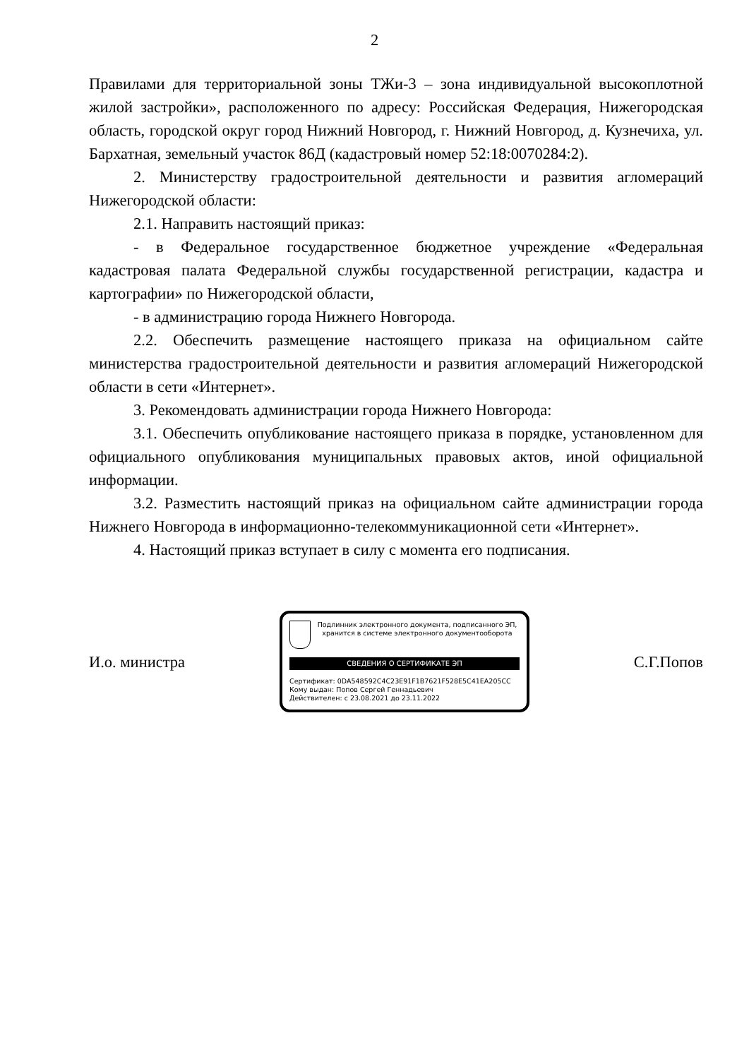2
Правилами для территориальной зоны ТЖи-3 – зона индивидуальной высокоплотной жилой застройки», расположенного по адресу: Российская Федерация, Нижегородская область, городской округ город Нижний Новгород, г. Нижний Новгород, д. Кузнечиха, ул. Бархатная, земельный участок 86Д (кадастровый номер 52:18:0070284:2).
2. Министерству градостроительной деятельности и развития агломераций Нижегородской области:
2.1. Направить настоящий приказ:
- в Федеральное государственное бюджетное учреждение «Федеральная кадастровая палата Федеральной службы государственной регистрации, кадастра и картографии» по Нижегородской области,
- в администрацию города Нижнего Новгорода.
2.2. Обеспечить размещение настоящего приказа на официальном сайте министерства градостроительной деятельности и развития агломераций Нижегородской области в сети «Интернет».
3. Рекомендовать администрации города Нижнего Новгорода:
3.1. Обеспечить опубликование настоящего приказа в порядке, установленном для официального опубликования муниципальных правовых актов, иной официальной информации.
3.2. Разместить настоящий приказ на официальном сайте администрации города Нижнего Новгорода в информационно-телекоммуникационной сети «Интернет».
4. Настоящий приказ вступает в силу с момента его подписания.
И.о. министра
Подлинник электронного документа, подписанного ЭП, хранится в системе электронного документооборота
СВЕДЕНИЯ О СЕРТИФИКАТЕ ЭП
Сертификат: 0DA548592C4C23E91F1B7621F528E5C41EA205CC
Кому выдан: Попов Сергей Геннадьевич
Действителен: с 23.08.2021 до 23.11.2022
С.Г.Попов